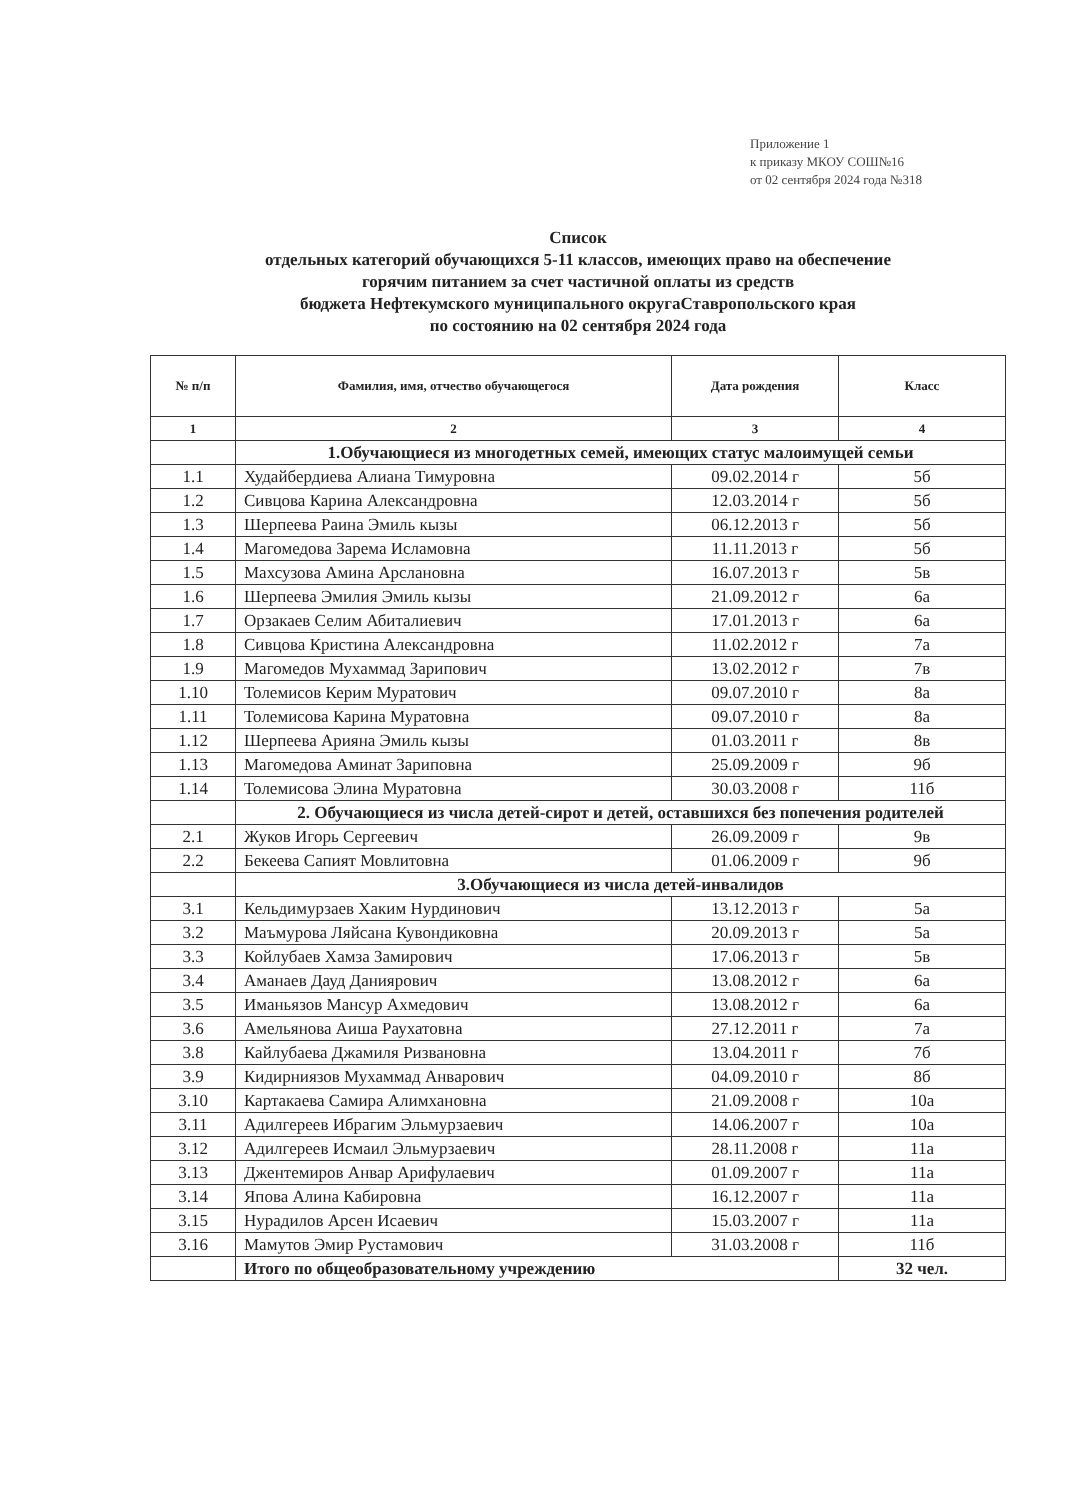Приложение 1
к приказу МКОУ СОШ№16
от 02 сентября 2024 года №318
Список
отдельных категорий обучающихся 5-11 классов, имеющих право на обеспечение
горячим питанием за счет частичной оплаты из средств
бюджета Нефтекумского муниципального округаСтавропольского края
по состоянию на 02 сентября 2024 года
| № п/п | Фамилия, имя, отчество обучающегося | Дата рождения | Класс |
| --- | --- | --- | --- |
| 1 | 2 | 3 | 4 |
| | 1.Обучающиеся из многодетных семей, имеющих статус малоимущей семьи | | |
| 1.1 | Худайбердиева Алиана Тимуровна | 09.02.2014 г | 5б |
| 1.2 | Сивцова Карина Александровна | 12.03.2014 г | 5б |
| 1.3 | Шерпеева Раина Эмиль кызы | 06.12.2013 г | 5б |
| 1.4 | Магомедова Зарема Исламовна | 11.11.2013 г | 5б |
| 1.5 | Махсузова Амина Арслановна | 16.07.2013 г | 5в |
| 1.6 | Шерпеева Эмилия Эмиль кызы | 21.09.2012 г | 6а |
| 1.7 | Орзакаев Селим Абиталиевич | 17.01.2013 г | 6а |
| 1.8 | Сивцова Кристина Александровна | 11.02.2012 г | 7а |
| 1.9 | Магомедов Мухаммад Зарипович | 13.02.2012 г | 7в |
| 1.10 | Толемисов Керим Муратович | 09.07.2010 г | 8а |
| 1.11 | Толемисова Карина Муратовна | 09.07.2010 г | 8а |
| 1.12 | Шерпеева Арияна Эмиль кызы | 01.03.2011 г | 8в |
| 1.13 | Магомедова Аминат Зариповна | 25.09.2009 г | 9б |
| 1.14 | Толемисова Элина Муратовна | 30.03.2008 г | 11б |
| | 2. Обучающиеся из числа детей-сирот и детей, оставшихся без попечения родителей | | |
| 2.1 | Жуков Игорь Сергеевич | 26.09.2009 г | 9в |
| 2.2 | Бекеева Сапият Мовлитовна | 01.06.2009 г | 9б |
| | 3.Обучающиеся из числа детей-инвалидов | | |
| 3.1 | Кельдимурзаев Хаким Нурдинович | 13.12.2013 г | 5а |
| 3.2 | Маъмурова Ляйсана Кувондиковна | 20.09.2013 г | 5а |
| 3.3 | Койлубаев Хамза Замирович | 17.06.2013 г | 5в |
| 3.4 | Аманаев Дауд Даниярович | 13.08.2012 г | 6а |
| 3.5 | Иманьязов Мансур Ахмедович | 13.08.2012 г | 6а |
| 3.6 | Амельянова Аиша Раухатовна | 27.12.2011 г | 7а |
| 3.8 | Кайлубаева Джамиля Ризвановна | 13.04.2011 г | 7б |
| 3.9 | Кидирниязов Мухаммад Анварович | 04.09.2010 г | 8б |
| 3.10 | Картакаева Самира Алимхановна | 21.09.2008 г | 10а |
| 3.11 | Адилгереев Ибрагим Эльмурзаевич | 14.06.2007 г | 10а |
| 3.12 | Адилгереев Исмаил Эльмурзаевич | 28.11.2008 г | 11а |
| 3.13 | Джентемиров Анвар Арифулаевич | 01.09.2007 г | 11а |
| 3.14 | Япова Алина Кабировна | 16.12.2007 г | 11а |
| 3.15 | Нурадилов Арсен Исаевич | 15.03.2007 г | 11а |
| 3.16 | Мамутов Эмир Рустамович | 31.03.2008 г | 11б |
| | Итого по общеобразовательному учреждению | | 32 чел. |